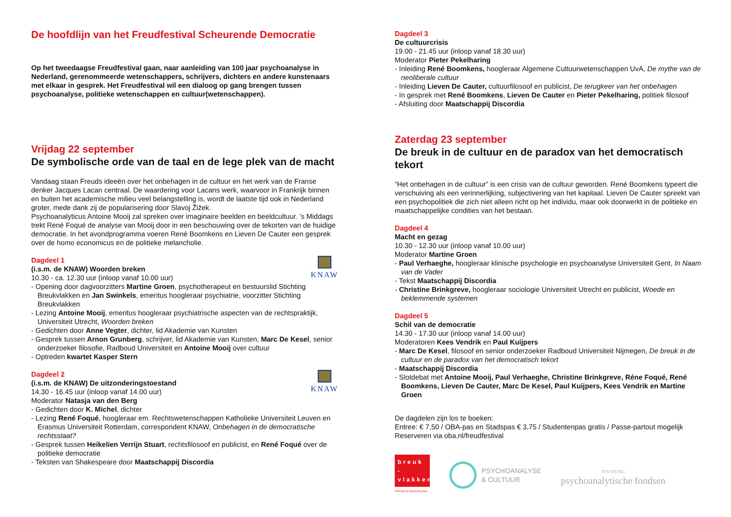De hoofdlijn van het Freudfestival Scheurende Democratie
Op het tweedaagse Freudfestival gaan, naar aanleiding van 100 jaar psychoanalyse in Nederland, gerenommeerde wetenschappers, schrijvers, dichters en andere kunstenaars met elkaar in gesprek. Het Freudfestival wil een dialoog op gang brengen tussen psychoanalyse, politieke wetenschappen en cultuur(wetenschappen).
Vrijdag 22 september
De symbolische orde van de taal en de lege plek van de macht
Vandaag staan Freuds ideeën over het onbehagen in de cultuur en het werk van de Franse denker Jacques Lacan centraal. De waardering voor Lacans werk, waarvoor in Frankrijk binnen en buiten het academische milieu veel belangstelling is, wordt de laatste tijd ook in Nederland groter, mede dank zij de popularisering door Slavoj Žižek.
Psychoanalyticus Antoine Mooij zal spreken over imaginaire beelden en beeldcultuur. ’s Middags trekt René Foqué de analyse van Mooij door in een beschouwing over de tekorten van de huidige democratie. In het avondprogramma voeren René Boomkens en Lieven De Cauter een gesprek over de homo economicus en de politieke melancholie.
KNAW
Dagdeel 1
(i.s.m. de KNAW) Woorden breken
10.30 - ca. 12.30 uur (inloop vanaf 10.00 uur)
- Opening door dagvoorzitters Martine Groen, psychotherapeut en bestuurslid Stichting Breukvlakken en Jan Swinkels, emeritus hoogleraar psychiatrie, voorzitter Stichting Breukvlakken
- Lezing Antoine Mooij, emeritus hoogleraar psychiatrische aspecten van de rechtspraktijk, Universiteit Utrecht, Woorden breken
- Gedichten door Anne Vegter, dichter, lid Akademie van Kunsten
- Gesprek tussen Arnon Grunberg, schrijver, lid Akademie van Kunsten, Marc De Kesel, senior onderzoeker filosofie, Radboud Universiteit en Antoine Mooij over cultuur
- Optreden kwartet Kasper Stern
KNAW
Dagdeel 2
(i.s.m. de KNAW) De uitzonderingstoestand
14.30 - 16.45 uur (inloop vanaf 14.00 uur)
Moderator Natasja van den Berg
- Gedichten door K. Michel, dichter
- Lezing René Foqué, hoogleraar em. Rechtswetenschappen Katholieke Universiteit Leuven en Erasmus Universiteit Rotterdam, correspondent KNAW, Onbehagen in de democratische rechtsstaat?
- Gesprek tussen Heikelien Verrijn Stuart, rechtsfilosoof en publicist, en René Foqué over de politieke democratie
- Teksten van Shakespeare door Maatschappij Discordia
Dagdeel 3
De cultuurcrisis
19.00 - 21.45 uur (inloop vanaf 18.30 uur)
Moderator Pieter Pekelharing
- Inleiding René Boomkens, hoogleraar Algemene Cultuurwetenschappen UvA, De mythe van de neoliberale cultuur
- Inleiding Lieven De Cauter, cultuurfilosoof en publicist, De terugkeer van het onbehagen
- In gesprek met René Boomkens, Lieven De Cauter en Pieter Pekelharing, politiek filosoof
- Afsluiting door Maatschappij Discordia
Zaterdag 23 september
De breuk in de cultuur en de paradox van het democratisch tekort
”Het onbehagen in de cultuur” is een crisis van de cultuur geworden. René Boomkens typeert die verschuiving als een verinnerlijking, subjectivering van het kapitaal. Lieven De Cauter spreekt van een psychopolitiek die zich niet alleen richt op het individu, maar ook doorwerkt in de politieke en maatschappelijke condities van het bestaan.
Dagdeel 4
Macht en gezag
10.30 - 12.30 uur (inloop vanaf 10.00 uur)
Moderator Martine Groen
- Paul Verhaeghe, hoogleraar klinische psychologie en psychoanalyse Universiteit Gent, In Naam van de Vader
- Tekst Maatschappij Discordia
- Christine Brinkgreve, hoogleraar sociologie Universiteit Utrecht en publicist, Woede en beklemmende systemen
Dagdeel 5
Schil van de democratie
14.30 - 17.30 uur (inloop vanaf 14.00 uur)
Moderatoren Kees Vendrik en Paul Kuijpers
- Marc De Kesel, filosoof en senior onderzoeker Radboud Universiteit Nijmegen, De breuk in de cultuur en de paradox van het democratisch tekort
- Maatschappij Discordia
- Slotdebat met Antoine Mooij, Paul Verhaeghe, Christine Brinkgreve, Réne Foqué, René Boomkens, Lieven De Cauter, Marc De Kesel, Paul Kuijpers, Kees Vendrik en Martine Groen
De dagdelen zijn los te boeken:
Entree: € 7,50 / OBA-pas en Stadspas € 3,75 / Studentenpas gratis / Passe-partout mogelijk
Reserveren via oba.nl/freudfestival
breuk - vlakken
FREUD IN NEDERLAND
PSYCHOANALYSE
& CULTUUR
STICHTING
psychoanalytische fondsen